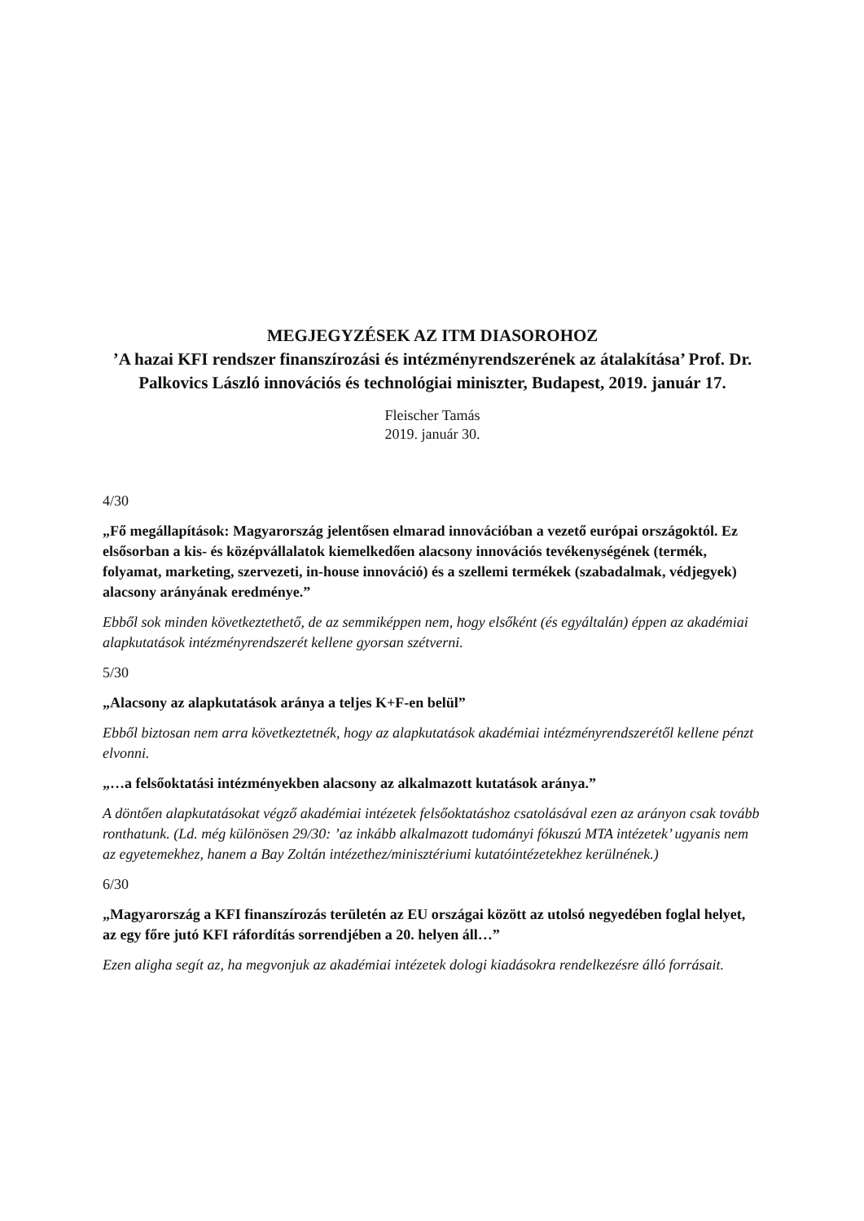MEGJEGYZÉSEK AZ ITM DIASOROHOZ
’A hazai KFI rendszer finanszírozási és intézményrendszerének az átalakítása’ Prof. Dr. Palkovics László innovációs és technológiai miniszter, Budapest, 2019. január 17.
Fleischer Tamás
2019. január 30.
4/30
„Fő megállapítások: Magyarország jelentősen elmarad innovációban a vezető európai országoktól. Ez elsősorban a kis- és középvállalatok kiemelkedően alacsony innovációs tevékenységének (termék, folyamat, marketing, szervezeti, in-house innováció) és a szellemi termékek (szabadalmak, védjegyek) alacsony arányának eredménye.”
Ebből sok minden következtethető, de az semmiképpen nem, hogy elsőként (és egyáltalán) éppen az akadémiai alapkutatások intézményrendszerét kellene gyorsan szétverni.
5/30
„Alacsony az alapkutatások aránya a teljes K+F-en belül”
Ebből biztosan nem arra következtetnék, hogy az alapkutatások akadémiai intézményrendszerétől kellene pénzt elvonni.
„…a felsőoktatási intézményekben alacsony az alkalmazott kutatások aránya.”
A döntően alapkutatásokat végző akadémiai intézetek felsőoktatáshoz csatolásával ezen az arányon csak tovább ronthatunk. (Ld. még különösen 29/30: ’az inkább alkalmazott tudományi fókuszú MTA intézetek’ ugyanis nem az egyetemekhez, hanem a Bay Zoltán intézethez/minisztériumi kutatóintézetekhez kerülnének.)
6/30
„Magyarország a KFI finanszírozás területén az EU országai között az utolsó negyedében foglal helyet, az egy főre jutó KFI ráfordítás sorrendjében a 20. helyen áll…”
Ezen aligha segít az, ha megvonjuk az akadémiai intézetek dologi kiadásokra rendelkezésre álló forrásait.